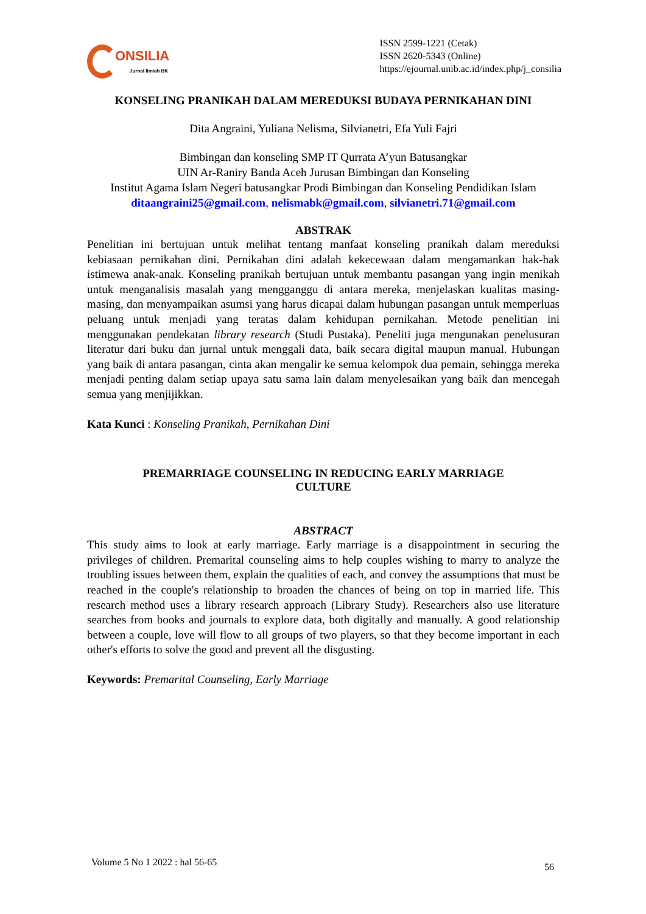ONSILIA
Jurnal Ilmiah BK
ISSN 2599-1221 (Cetak)
ISSN 2620-5343 (Online)
https://ejournal.unib.ac.id/index.php/j_consilia
KONSELING PRANIKAH DALAM MEREDUKSI BUDAYA PERNIKAHAN DINI
Dita Angraini, Yuliana Nelisma, Silvianetri, Efa Yuli Fajri
Bimbingan dan konseling SMP IT Qurrata A’yun Batusangkar
UIN Ar-Raniry Banda Aceh Jurusan Bimbingan dan Konseling
Institut Agama Islam Negeri batusangkar Prodi Bimbingan dan Konseling Pendidikan Islam
ditaangraini25@gmail.com, nelismabk@gmail.com, silvianetri.71@gmail.com
ABSTRAK
Penelitian ini bertujuan untuk melihat tentang manfaat konseling pranikah dalam mereduksi kebiasaan pernikahan dini. Pernikahan dini adalah kekecewaan dalam mengamankan hak-hak istimewa anak-anak. Konseling pranikah bertujuan untuk membantu pasangan yang ingin menikah untuk menganalisis masalah yang mengganggu di antara mereka, menjelaskan kualitas masing-masing, dan menyampaikan asumsi yang harus dicapai dalam hubungan pasangan untuk memperluas peluang untuk menjadi yang teratas dalam kehidupan pernikahan. Metode penelitian ini menggunakan pendekatan library research (Studi Pustaka). Peneliti juga mengunakan penelusuran literatur dari buku dan jurnal untuk menggali data, baik secara digital maupun manual. Hubungan yang baik di antara pasangan, cinta akan mengalir ke semua kelompok dua pemain, sehingga mereka menjadi penting dalam setiap upaya satu sama lain dalam menyelesaikan yang baik dan mencegah semua yang menjijikkan.
Kata Kunci : Konseling Pranikah, Pernikahan Dini
PREMARRIAGE COUNSELING IN REDUCING EARLY MARRIAGE
CULTURE
ABSTRACT
This study aims to look at early marriage. Early marriage is a disappointment in securing the privileges of children. Premarital counseling aims to help couples wishing to marry to analyze the troubling issues between them, explain the qualities of each, and convey the assumptions that must be reached in the couple's relationship to broaden the chances of being on top in married life. This research method uses a library research approach (Library Study). Researchers also use literature searches from books and journals to explore data, both digitally and manually. A good relationship between a couple, love will flow to all groups of two players, so that they become important in each other's efforts to solve the good and prevent all the disgusting.
Keywords: Premarital Counseling, Early Marriage
Volume 5 No 1 2022 : hal 56-65 56